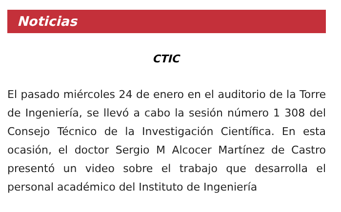Noticias
CTIC
El pasado miércoles 24 de enero en el auditorio de la Torre de Ingeniería, se llevó a cabo la sesión número 1 308 del Consejo Técnico de la Investigación Científica. En esta ocasión, el doctor Sergio M Alcocer Martínez de Castro presentó un video sobre el trabajo que desarrolla el personal académico del Instituto de Ingeniería